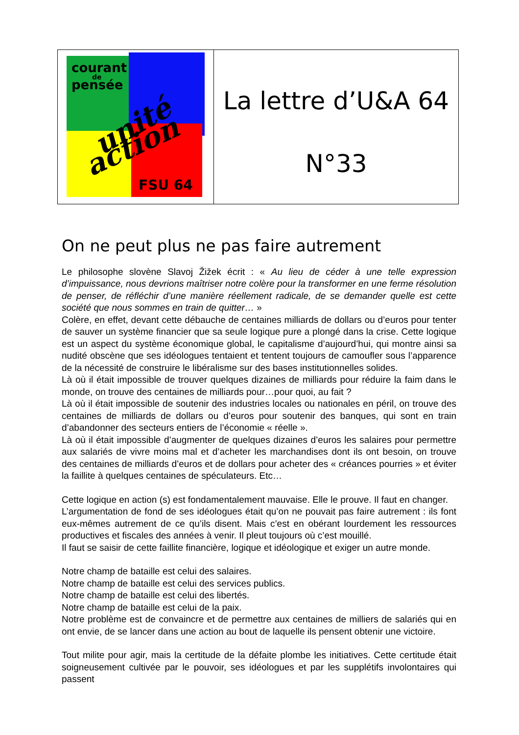courant
de
pensée
unité
action
FSU 64
La lettre d’U&A 64
N°33
On ne peut plus ne pas faire autrement
Le philosophe slovène Slavoj Žižek écrit : « Au lieu de céder à une telle expression d’impuissance, nous devrions maîtriser notre colère pour la transformer en une ferme résolution de penser, de réfléchir d’une manière réellement radicale, de se demander quelle est cette société que nous sommes en train de quitter… »
Colère, en effet, devant cette débauche de centaines milliards de dollars ou d’euros pour tenter de sauver un système financier que sa seule logique pure a plongé dans la crise. Cette logique est un aspect du système économique global, le capitalisme d’aujourd’hui, qui montre ainsi sa nudité obscène que ses idéologues tentaient et tentent toujours de camoufler sous l’apparence de la nécessité de construire le libéralisme sur des bases institutionnelles solides.
Là où il était impossible de trouver quelques dizaines de milliards pour réduire la faim dans le monde, on trouve des centaines de milliards pour…pour quoi, au fait ?
Là où il était impossible de soutenir des industries locales ou nationales en péril, on trouve des centaines de milliards de dollars ou d’euros pour soutenir des banques, qui sont en train d’abandonner des secteurs entiers de l’économie « réelle ».
Là où il était impossible d’augmenter de quelques dizaines d’euros les salaires pour permettre aux salariés de vivre moins mal et d’acheter les marchandises dont ils ont besoin, on trouve des centaines de milliards d’euros et de dollars pour acheter des « créances pourries » et éviter la faillite à quelques centaines de spéculateurs. Etc…
Cette logique en action (s) est fondamentalement mauvaise. Elle le prouve. Il faut en changer.
L’argumentation de fond de ses idéologues était qu’on ne pouvait pas faire autrement : ils font eux-mêmes autrement de ce qu’ils disent. Mais c’est en obérant lourdement les ressources productives et fiscales des années à venir. Il pleut toujours où c’est mouillé.
Il faut se saisir de cette faillite financière, logique et idéologique et exiger un autre monde.
Notre champ de bataille est celui des salaires.
Notre champ de bataille est celui des services publics.
Notre champ de bataille est celui des libertés.
Notre champ de bataille est celui de la paix.
Notre problème est de convaincre et de permettre aux centaines de milliers de salariés qui en ont envie, de se lancer dans une action au bout de laquelle ils pensent obtenir une victoire.
Tout milite pour agir, mais la certitude de la défaite plombe les initiatives. Cette certitude était soigneusement cultivée par le pouvoir, ses idéologues et par les supplétifs involontaires qui passent